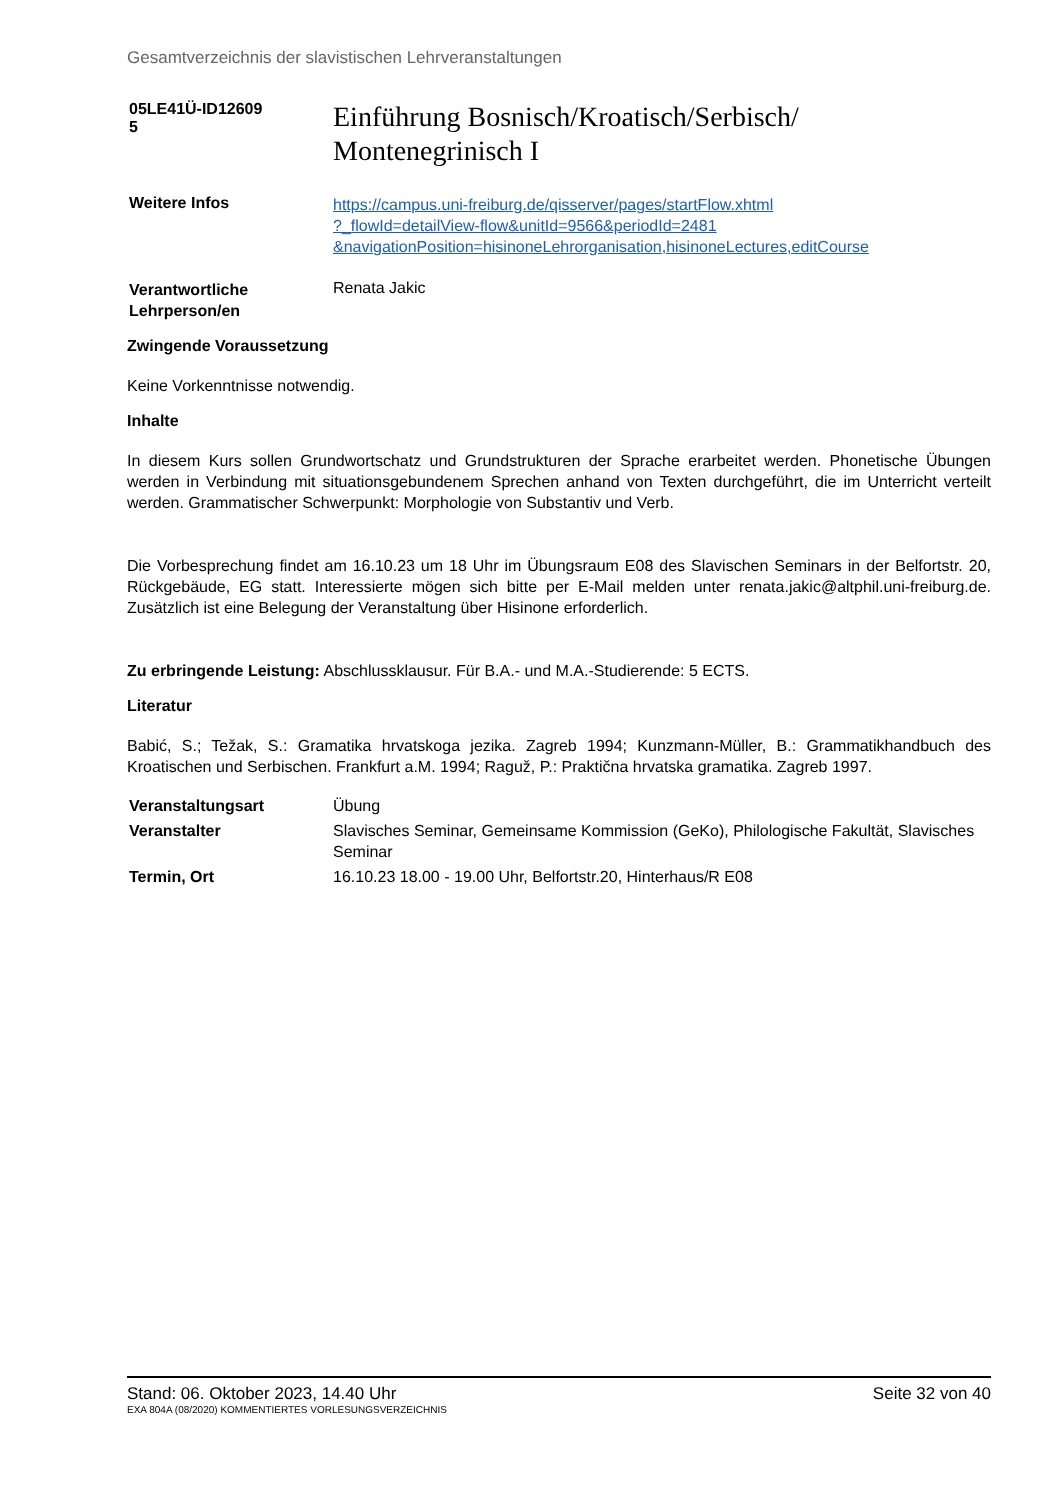Gesamtverzeichnis der slavistischen Lehrveranstaltungen
| 05LE41Ü-ID12609 5 | Einführung Bosnisch/Kroatisch/Serbisch/ Montenegrinisch I |
| Weitere Infos | https://campus.uni-freiburg.de/qisserver/pages/startFlow.xhtml ?_flowId=detailView-flow&unitId=9566&periodId=2481 &navigationPosition=hisinoneLehrorganisation,hisinoneLectures,editCourse |
| Verantwortliche Lehrperson/en | Renata Jakic |
Zwingende Voraussetzung
Keine Vorkenntnisse notwendig.
Inhalte
In diesem Kurs sollen Grundwortschatz und Grundstrukturen der Sprache erarbeitet werden. Phonetische Übungen werden in Verbindung mit situationsgebundenem Sprechen anhand von Texten durchgeführt, die im Unterricht verteilt werden. Grammatischer Schwerpunkt: Morphologie von Substantiv und Verb.
Die Vorbesprechung findet am 16.10.23 um 18 Uhr im Übungsraum E08 des Slavischen Seminars in der Belfortstr. 20, Rückgebäude, EG statt. Interessierte mögen sich bitte per E-Mail melden unter renata.jakic@altphil.uni-freiburg.de. Zusätzlich ist eine Belegung der Veranstaltung über Hisinone erforderlich.
Zu erbringende Leistung: Abschlussklausur. Für B.A.- und M.A.-Studierende: 5 ECTS.
Literatur
Babić, S.; Težak, S.: Gramatika hrvatskoga jezika. Zagreb 1994; Kunzmann-Müller, B.: Grammatikhandbuch des Kroatischen und Serbischen. Frankfurt a.M. 1994; Raguž, P.: Praktična hrvatska gramatika. Zagreb 1997.
| Veranstaltungsart | Übung |
| Veranstalter | Slavisches Seminar, Gemeinsame Kommission (GeKo), Philologische Fakultät, Slavisches Seminar |
| Termin, Ort | 16.10.23 18.00 - 19.00 Uhr, Belfortstr.20, Hinterhaus/R E08 |
Stand: 06. Oktober 2023, 14.40 Uhr Seite 32 von 40
EXA 804A (08/2020) KOMMENTIERTES VORLESUNGSVERZEICHNIS